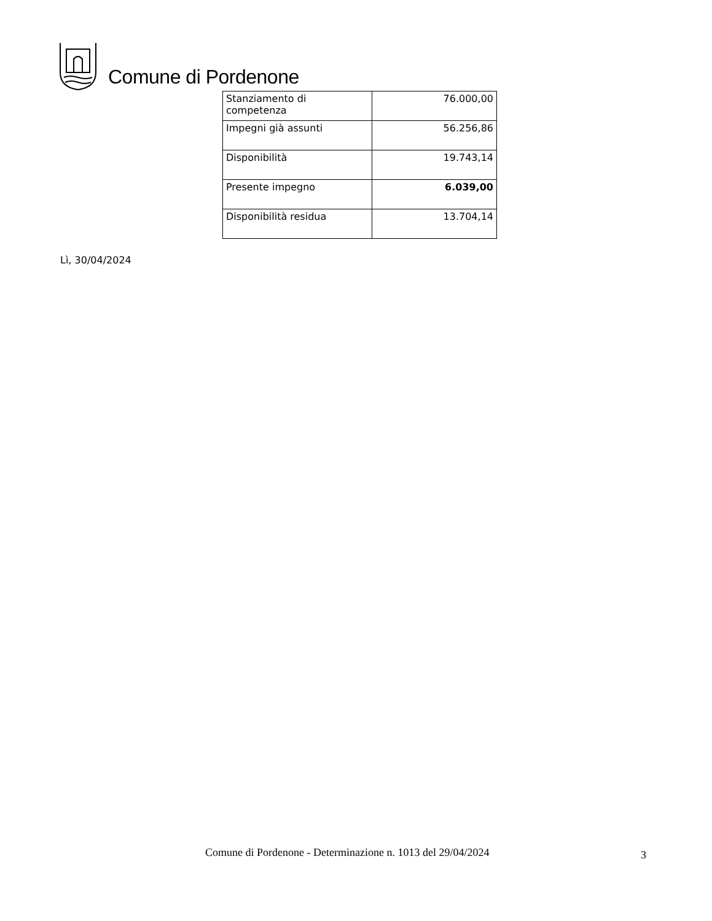Comune di Pordenone
| Stanziamento di competenza | 76.000,00 |
| Impegni già assunti | 56.256,86 |
| Disponibilità | 19.743,14 |
| Presente impegno | 6.039,00 |
| Disponibilità residua | 13.704,14 |
Lì, 30/04/2024
Comune di Pordenone - Determinazione n. 1013 del 29/04/2024 3